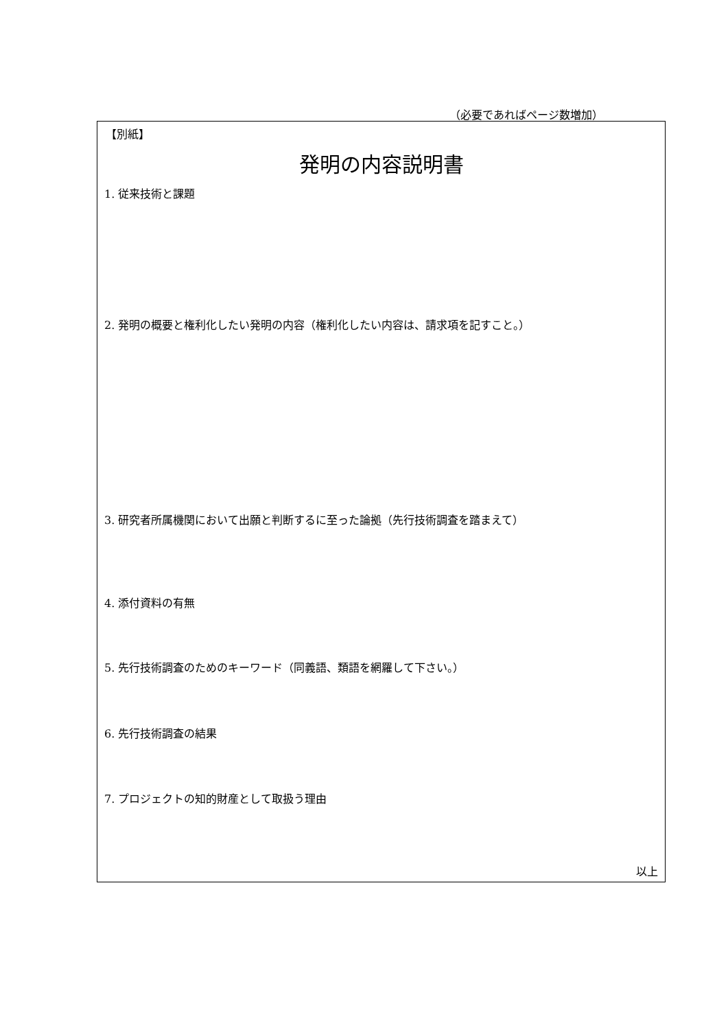（必要であればページ数増加）
【別紙】
発明の内容説明書
1. 従来技術と課題
2. 発明の概要と権利化したい発明の内容（権利化したい内容は、請求項を記すこと。）
3. 研究者所属機関において出願と判断するに至った論拠（先行技術調査を踏まえて）
4. 添付資料の有無
5. 先行技術調査のためのキーワード（同義語、類語を網羅して下さい。）
6. 先行技術調査の結果
7. プロジェクトの知的財産として取扱う理由
以上